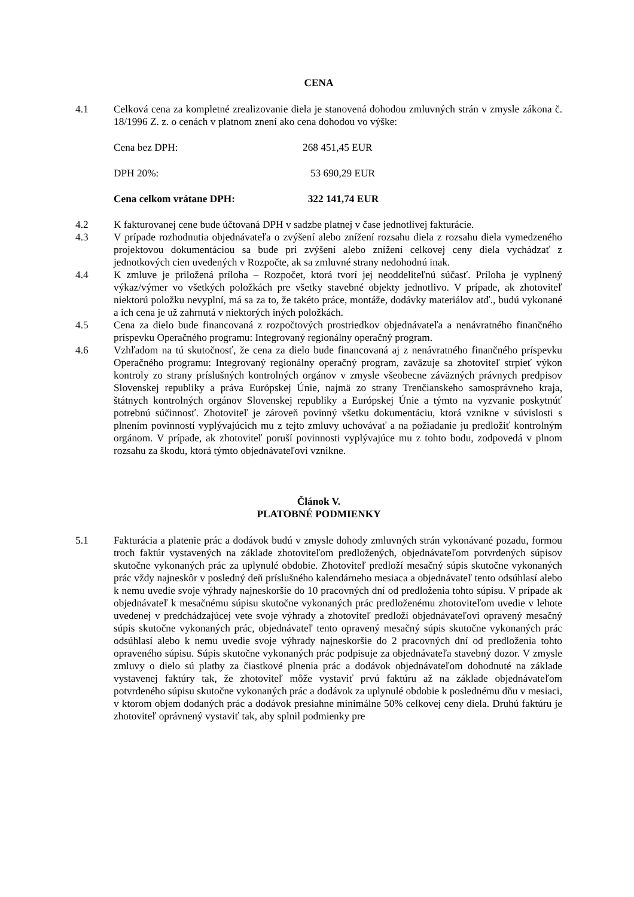CENA
4.1 Celková cena za kompletné zrealizovanie diela je stanovená dohodou zmluvných strán v zmysle zákona č. 18/1996 Z. z. o cenách v platnom znení ako cena dohodou vo výške:
Cena bez DPH: 268 451,45 EUR
DPH 20%: 53 690,29 EUR
Cena celkom vrátane DPH: 322 141,74 EUR
4.2 K fakturovanej cene bude účtovaná DPH v sadzbe platnej v čase jednotlivej fakturácie.
4.3 V prípade rozhodnutia objednávateľa o zvýšení alebo znížení rozsahu diela z rozsahu diela vymedzeného projektovou dokumentáciou sa bude pri zvýšení alebo znížení celkovej ceny diela vychádzať z jednotkových cien uvedených v Rozpočte, ak sa zmluvné strany nedohodnú inak.
4.4 K zmluve je priložená príloha – Rozpočet, ktorá tvorí jej neoddeliteľnú súčasť. Príloha je vyplnený výkaz/výmer vo všetkých položkách pre všetky stavebné objekty jednotlivo. V prípade, ak zhotoviteľ niektorú položku nevyplní, má sa za to, že takéto práce, montáže, dodávky materiálov atď., budú vykonané a ich cena je už zahrnutá v niektorých iných položkách.
4.5 Cena za dielo bude financovaná z rozpočtových prostriedkov objednávateľa a nenávratného finančného príspevku Operačného programu: Integrovaný regionálny operačný program.
4.6 Vzhľadom na tú skutočnosť, že cena za dielo bude financovaná aj z nenávratného finančného príspevku Operačného programu: Integrovaný regionálny operačný program, zaväzuje sa zhotoviteľ strpieť výkon kontroly zo strany príslušných kontrolných orgánov v zmysle všeobecne záväzných právnych predpisov Slovenskej republiky a práva Európskej Únie, najmä zo strany Trenčianskeho samosprávneho kraja, štátnych kontrolných orgánov Slovenskej republiky a Európskej Únie a týmto na vyzvanie poskytnúť potrebnú súčinnosť. Zhotoviteľ je zároveň povinný všetku dokumentáciu, ktorá vznikne v súvislosti s plnením povinností vyplývajúcich mu z tejto zmluvy uchovávať a na požiadanie ju predložiť kontrolným orgánom. V prípade, ak zhotoviteľ poruší povinnosti vyplývajúce mu z tohto bodu, zodpovedá v plnom rozsahu za škodu, ktorá týmto objednávateľovi vznikne.
Článok V.
PLATOBNÉ PODMIENKY
5.1 Fakturácia a platenie prác a dodávok budú v zmysle dohody zmluvných strán vykonávané pozadu, formou troch faktúr vystavených na základe zhotoviteľom predložených, objednávateľom potvrdených súpisov skutočne vykonaných prác za uplynulé obdobie. Zhotoviteľ predloží mesačný súpis skutočne vykonaných prác vždy najneskôr v posledný deň príslušného kalendárneho mesiaca a objednávateľ tento odsúhlasí alebo k nemu uvedie svoje výhrady najneskoršie do 10 pracovných dní od predloženia tohto súpisu. V prípade ak objednávateľ k mesačnému súpisu skutočne vykonaných prác predloženému zhotoviteľom uvedie v lehote uvedenej v predchádzajúcej vete svoje výhrady a zhotoviteľ predloží objednávateľovi opravený mesačný súpis skutočne vykonaných prác, objednávateľ tento opravený mesačný súpis skutočne vykonaných prác odsúhlasí alebo k nemu uvedie svoje výhrady najneskoršie do 2 pracovných dní od predloženia tohto opraveného súpisu. Súpis skutočne vykonaných prác podpisuje za objednávateľa stavebný dozor. V zmysle zmluvy o dielo sú platby za čiastkové plnenia prác a dodávok objednávateľom dohodnuté na základe vystavenej faktúry tak, že zhotoviteľ môže vystaviť prvú faktúru až na základe objednávateľom potvrdeného súpisu skutočne vykonaných prác a dodávok za uplynulé obdobie k poslednému dňu v mesiaci, v ktorom objem dodaných prác a dodávok presiahne minimálne 50% celkovej ceny diela. Druhú faktúru je zhotoviteľ oprávnený vystaviť tak, aby splnil podmienky pre